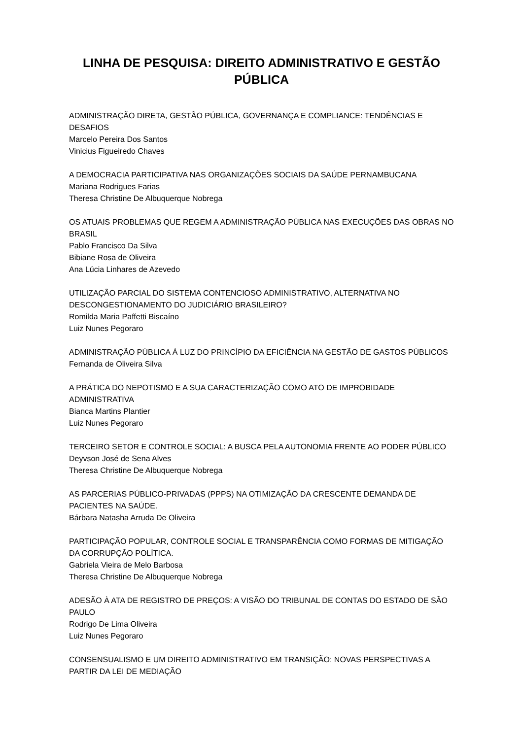LINHA DE PESQUISA: DIREITO ADMINISTRATIVO E GESTÃO PÚBLICA
ADMINISTRAÇÃO DIRETA, GESTÃO PÚBLICA, GOVERNANÇA E COMPLIANCE: TENDÊNCIAS E DESAFIOS
Marcelo Pereira Dos Santos
Vinicius Figueiredo Chaves
A DEMOCRACIA PARTICIPATIVA NAS ORGANIZAÇÕES SOCIAIS DA SAÚDE PERNAMBUCANA
Mariana Rodrigues Farias
Theresa Christine De Albuquerque Nobrega
OS ATUAIS PROBLEMAS QUE REGEM A ADMINISTRAÇÃO PÚBLICA NAS EXECUÇÕES DAS OBRAS NO BRASIL
Pablo Francisco Da Silva
Bibiane Rosa de Oliveira
Ana Lúcia Linhares de Azevedo
UTILIZAÇÃO PARCIAL DO SISTEMA CONTENCIOSO ADMINISTRATIVO, ALTERNATIVA NO DESCONGESTIONAMENTO DO JUDICIÁRIO BRASILEIRO?
Romilda Maria Paffetti Biscaíno
Luiz Nunes Pegoraro
ADMINISTRAÇÃO PÚBLICA À LUZ DO PRINCÍPIO DA EFICIÊNCIA NA GESTÃO DE GASTOS PÚBLICOS
Fernanda de Oliveira Silva
A PRÁTICA DO NEPOTISMO E A SUA CARACTERIZAÇÃO COMO ATO DE IMPROBIDADE ADMINISTRATIVA
Bianca Martins Plantier
Luiz Nunes Pegoraro
TERCEIRO SETOR E CONTROLE SOCIAL: A BUSCA PELA AUTONOMIA FRENTE AO PODER PÚBLICO
Deyvson José de Sena Alves
Theresa Christine De Albuquerque Nobrega
AS PARCERIAS PÚBLICO-PRIVADAS (PPPS) NA OTIMIZAÇÃO DA CRESCENTE DEMANDA DE PACIENTES NA SAÚDE.
Bárbara Natasha Arruda De Oliveira
PARTICIPAÇÃO POPULAR, CONTROLE SOCIAL E TRANSPARÊNCIA COMO FORMAS DE MITIGAÇÃO DA CORRUPÇÃO POLÍTICA.
Gabriela Vieira de Melo Barbosa
Theresa Christine De Albuquerque Nobrega
ADESÃO À ATA DE REGISTRO DE PREÇOS: A VISÃO DO TRIBUNAL DE CONTAS DO ESTADO DE SÃO PAULO
Rodrigo De Lima Oliveira
Luiz Nunes Pegoraro
CONSENSUALISMO E UM DIREITO ADMINISTRATIVO EM TRANSIÇÃO: NOVAS PERSPECTIVAS A PARTIR DA LEI DE MEDIAÇÃO